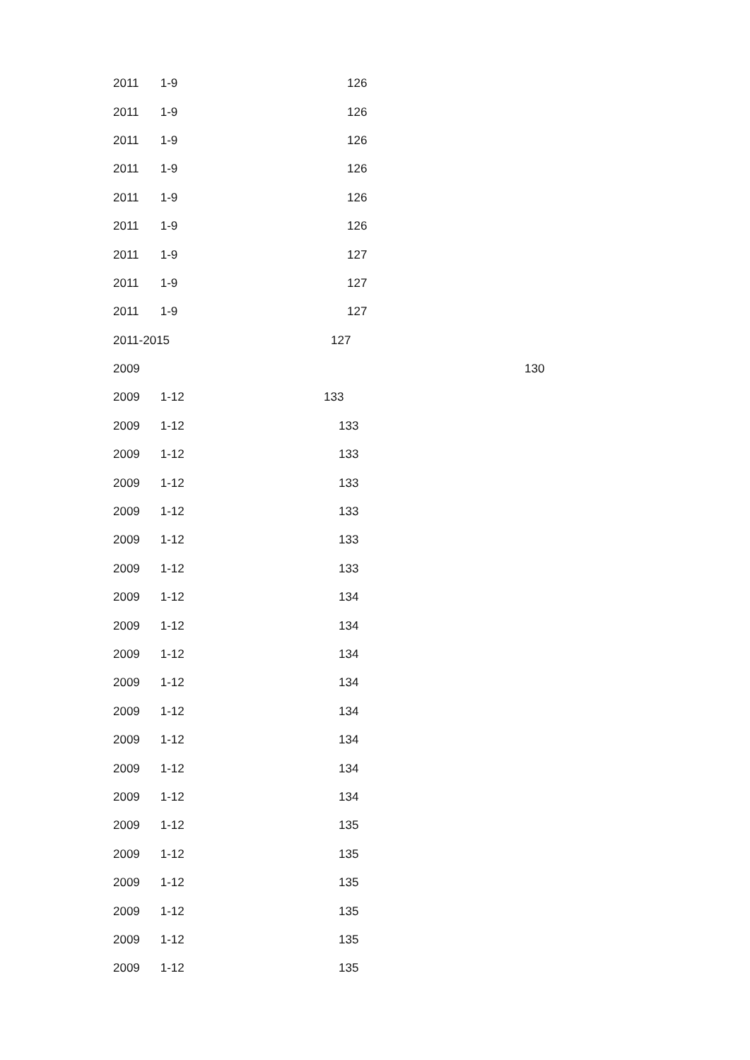2011 1-9 126
2011 1-9 126
2011 1-9 126
2011 1-9 126
2011 1-9 126
2011 1-9 126
2011 1-9 127
2011 1-9 127
2011 1-9 127
2011-2015 127
2009 130
2009 1-12 133
2009 1-12 133
2009 1-12 133
2009 1-12 133
2009 1-12 133
2009 1-12 133
2009 1-12 133
2009 1-12 134
2009 1-12 134
2009 1-12 134
2009 1-12 134
2009 1-12 134
2009 1-12 134
2009 1-12 134
2009 1-12 134
2009 1-12 135
2009 1-12 135
2009 1-12 135
2009 1-12 135
2009 1-12 135
2009 1-12 135